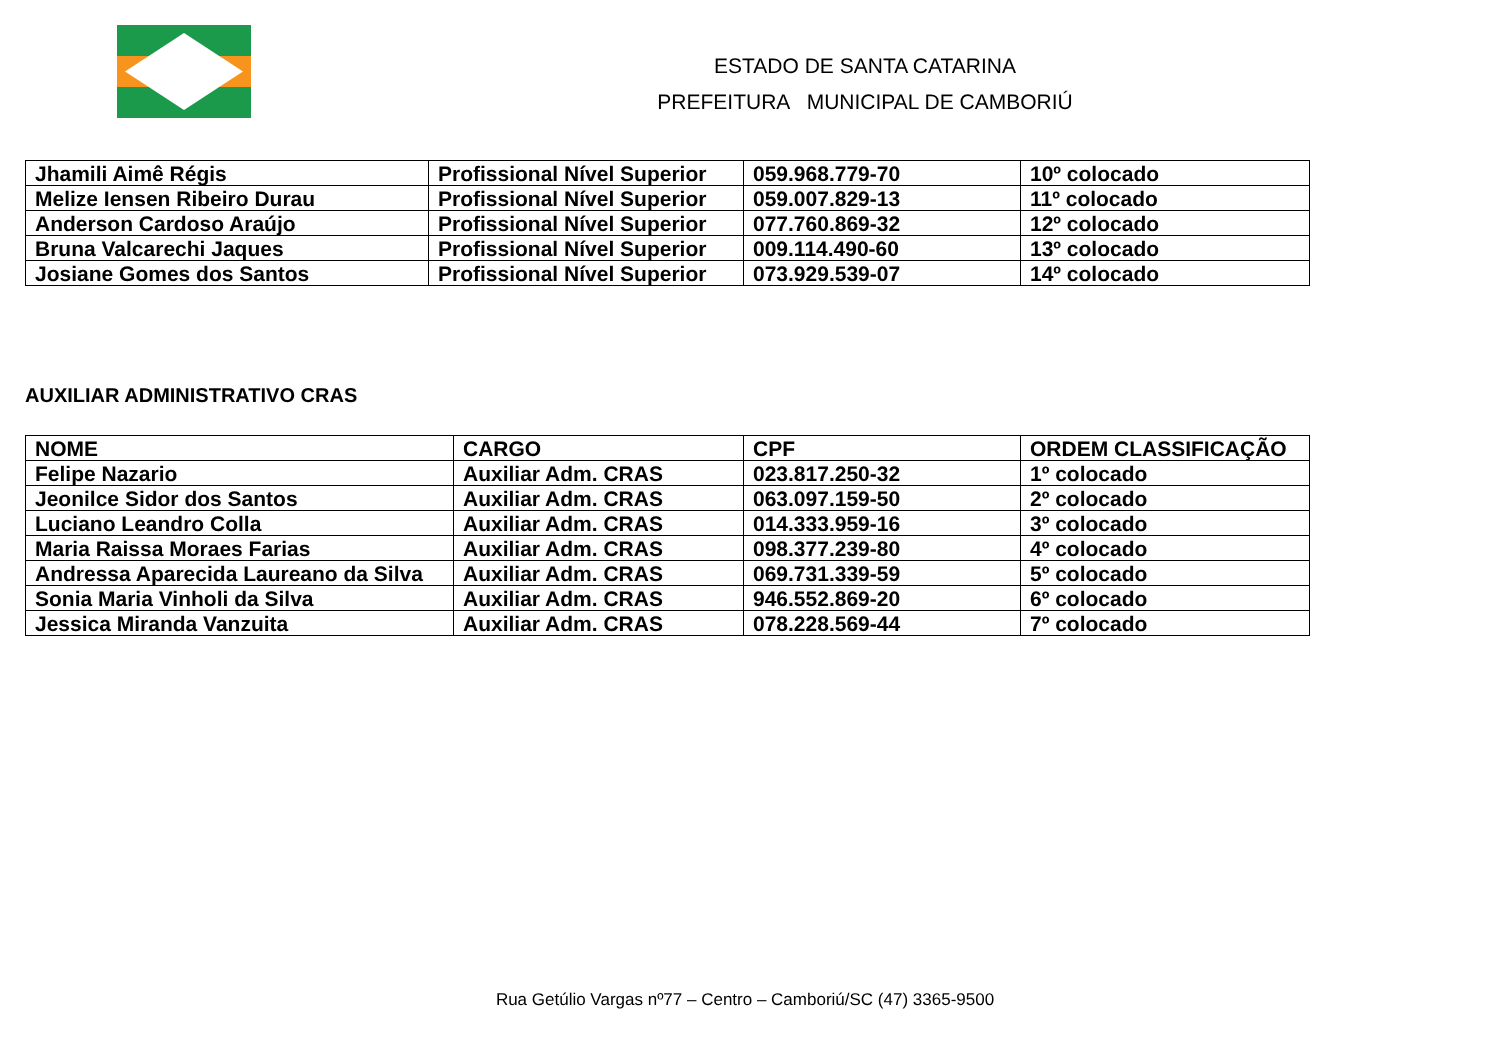ESTADO DE SANTA CATARINA
PREFEITURA MUNICIPAL DE CAMBORIÚ
| Jhamili Aimê Régis | Profissional Nível Superior | 059.968.779-70 | 10º colocado |
| Melize Iensen Ribeiro Durau | Profissional Nível Superior | 059.007.829-13 | 11º colocado |
| Anderson Cardoso Araújo | Profissional Nível Superior | 077.760.869-32 | 12º colocado |
| Bruna Valcarechi Jaques | Profissional Nível Superior | 009.114.490-60 | 13º colocado |
| Josiane Gomes dos Santos | Profissional Nível Superior | 073.929.539-07 | 14º colocado |
AUXILIAR ADMINISTRATIVO CRAS
| NOME | CARGO | CPF | ORDEM CLASSIFICAÇÃO |
| --- | --- | --- | --- |
| Felipe Nazario | Auxiliar Adm. CRAS | 023.817.250-32 | 1º colocado |
| Jeonilce Sidor dos Santos | Auxiliar Adm. CRAS | 063.097.159-50 | 2º colocado |
| Luciano Leandro Colla | Auxiliar Adm. CRAS | 014.333.959-16 | 3º colocado |
| Maria Raissa Moraes Farias | Auxiliar Adm. CRAS | 098.377.239-80 | 4º colocado |
| Andressa Aparecida Laureano da Silva | Auxiliar Adm. CRAS | 069.731.339-59 | 5º colocado |
| Sonia Maria Vinholi da Silva | Auxiliar Adm. CRAS | 946.552.869-20 | 6º colocado |
| Jessica Miranda Vanzuita | Auxiliar Adm. CRAS | 078.228.569-44 | 7º colocado |
Rua Getúlio Vargas nº77 – Centro – Camboriú/SC (47) 3365-9500